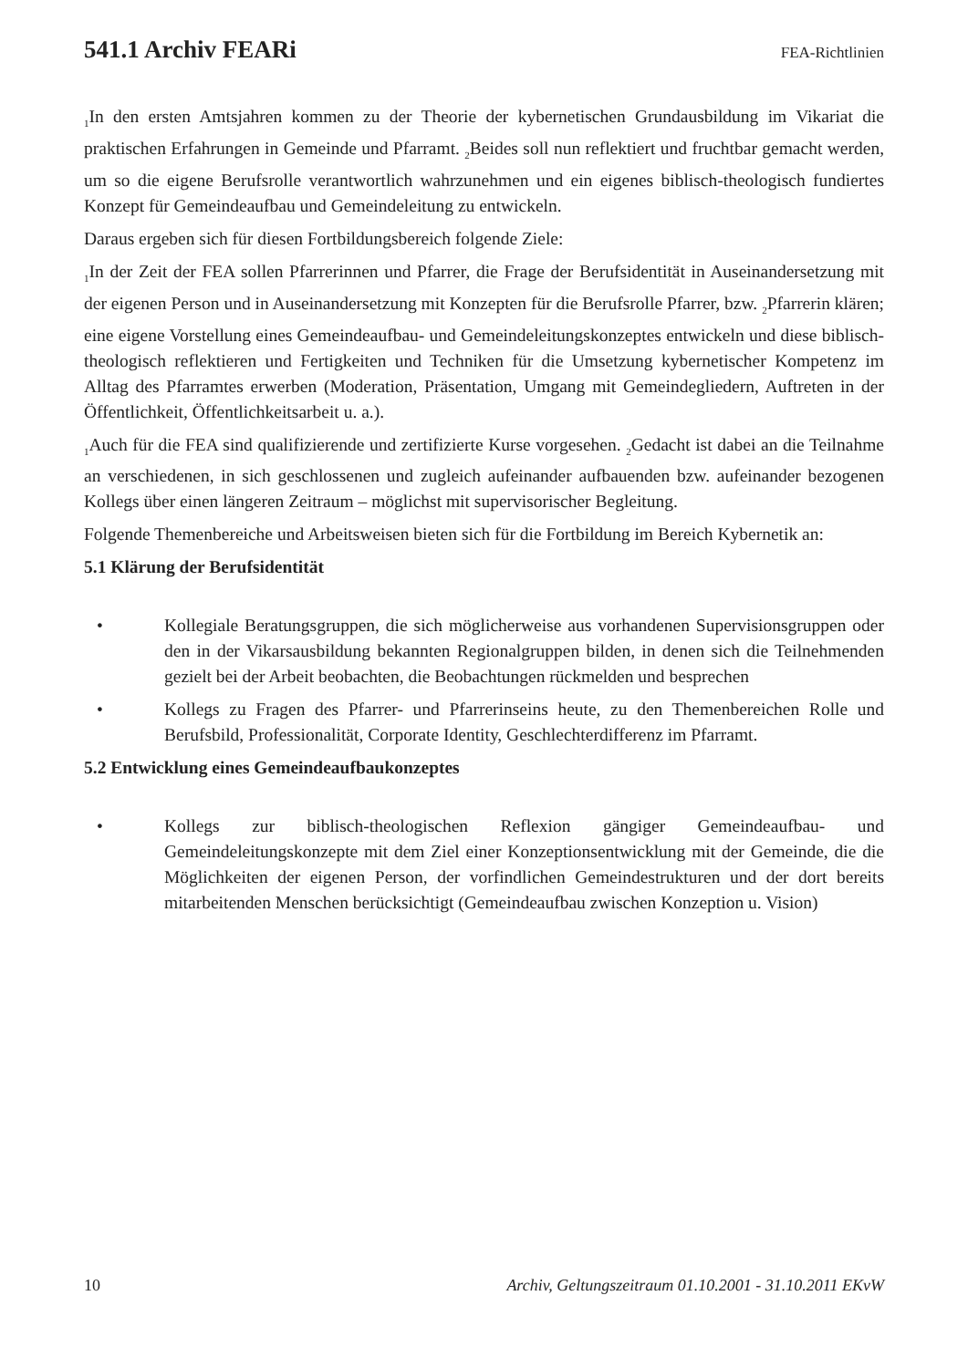541.1 Archiv FEARi
FEA-Richtlinien
<sub>1</sub>In den ersten Amtsjahren kommen zu der Theorie der kybernetischen Grundausbildung im Vikariat die praktischen Erfahrungen in Gemeinde und Pfarramt. <sub>2</sub>Beides soll nun reflektiert und fruchtbar gemacht werden, um so die eigene Berufsrolle verantwortlich wahrzunehmen und ein eigenes biblisch-theologisch fundiertes Konzept für Gemeindeaufbau und Gemeindeleitung zu entwickeln.
Daraus ergeben sich für diesen Fortbildungsbereich folgende Ziele:
<sub>1</sub>In der Zeit der FEA sollen Pfarrerinnen und Pfarrer, die Frage der Berufsidentität in Auseinandersetzung mit der eigenen Person und in Auseinandersetzung mit Konzepten für die Berufsrolle Pfarrer, bzw. <sub>2</sub>Pfarrerin klären; eine eigene Vorstellung eines Gemeindeaufbau- und Gemeindeleitungskonzeptes entwickeln und diese biblisch-theologisch reflektieren und Fertigkeiten und Techniken für die Umsetzung kybernetischer Kompetenz im Alltag des Pfarramtes erwerben (Moderation, Präsentation, Umgang mit Gemeindegliedern, Auftreten in der Öffentlichkeit, Öffentlichkeitsarbeit u. a.).
<sub>1</sub>Auch für die FEA sind qualifizierende und zertifizierte Kurse vorgesehen. <sub>2</sub>Gedacht ist dabei an die Teilnahme an verschiedenen, in sich geschlossenen und zugleich aufeinander aufbauenden bzw. aufeinander bezogenen Kollegs über einen längeren Zeitraum – möglichst mit supervisorischer Begleitung.
Folgende Themenbereiche und Arbeitsweisen bieten sich für die Fortbildung im Bereich Kybernetik an:
5.1 Klärung der Berufsidentität
• Kollegiale Beratungsgruppen, die sich möglicherweise aus vorhandenen Supervisionsgruppen oder den in der Vikarsausbildung bekannten Regionalgruppen bilden, in denen sich die Teilnehmenden gezielt bei der Arbeit beobachten, die Beobachtungen rückmelden und besprechen
• Kollegs zu Fragen des Pfarrer- und Pfarrerinseins heute, zu den Themenbereichen Rolle und Berufsbild, Professionalität, Corporate Identity, Geschlechterdifferenz im Pfarramt.
5.2 Entwicklung eines Gemeindeaufbaukonzeptes
• Kollegs zur biblisch-theologischen Reflexion gängiger Gemeindeaufbau- und Gemeindeleitungskonzepte mit dem Ziel einer Konzeptionsentwicklung mit der Gemeinde, die die Möglichkeiten der eigenen Person, der vorfindlichen Gemeindestrukturen und der dort bereits mitarbeitenden Menschen berücksichtigt (Gemeindeaufbau zwischen Konzeption u. Vision)
10 Archiv, Geltungszeitraum 01.10.2001 - 31.10.2011 EKvW